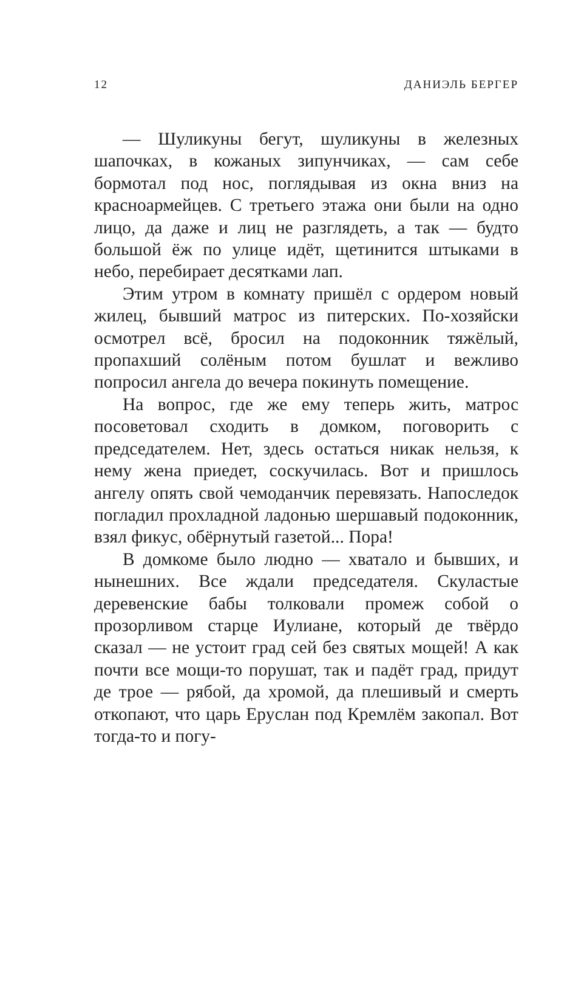12 ДАНИЭЛЬ БЕРГЕР
— Шуликуны бегут, шуликуны в железных шапочках, в кожаных зипунчиках, — сам себе бормотал под нос, поглядывая из окна вниз на красноармейцев. С третьего этажа они были на одно лицо, да даже и лиц не разглядеть, а так — будто большой ёж по улице идёт, щетинится штыками в небо, перебирает десятками лап.
Этим утром в комнату пришёл с ордером новый жилец, бывший матрос из питерских. По-хозяйски осмотрел всё, бросил на подоконник тяжёлый, пропахший солёным потом бушлат и вежливо попросил ангела до вечера покинуть помещение.
На вопрос, где же ему теперь жить, матрос посоветовал сходить в домком, поговорить с председателем. Нет, здесь остаться никак нельзя, к нему жена приедет, соскучилась. Вот и пришлось ангелу опять свой чемоданчик перевязать. Напоследок погладил прохладной ладонью шершавый подоконник, взял фикус, обёрнутый газетой... Пора!
В домкоме было людно — хватало и бывших, и нынешних. Все ждали председателя. Скуластые деревенские бабы толковали промеж собой о прозорливом старце Иулиане, который де твёрдо сказал — не устоит град сей без святых мощей! А как почти все мощи-то порушат, так и падёт град, придут де трое — рябой, да хромой, да плешивый и смерть откопают, что царь Еруслан под Кремлём закопал. Вот тогда-то и погу-